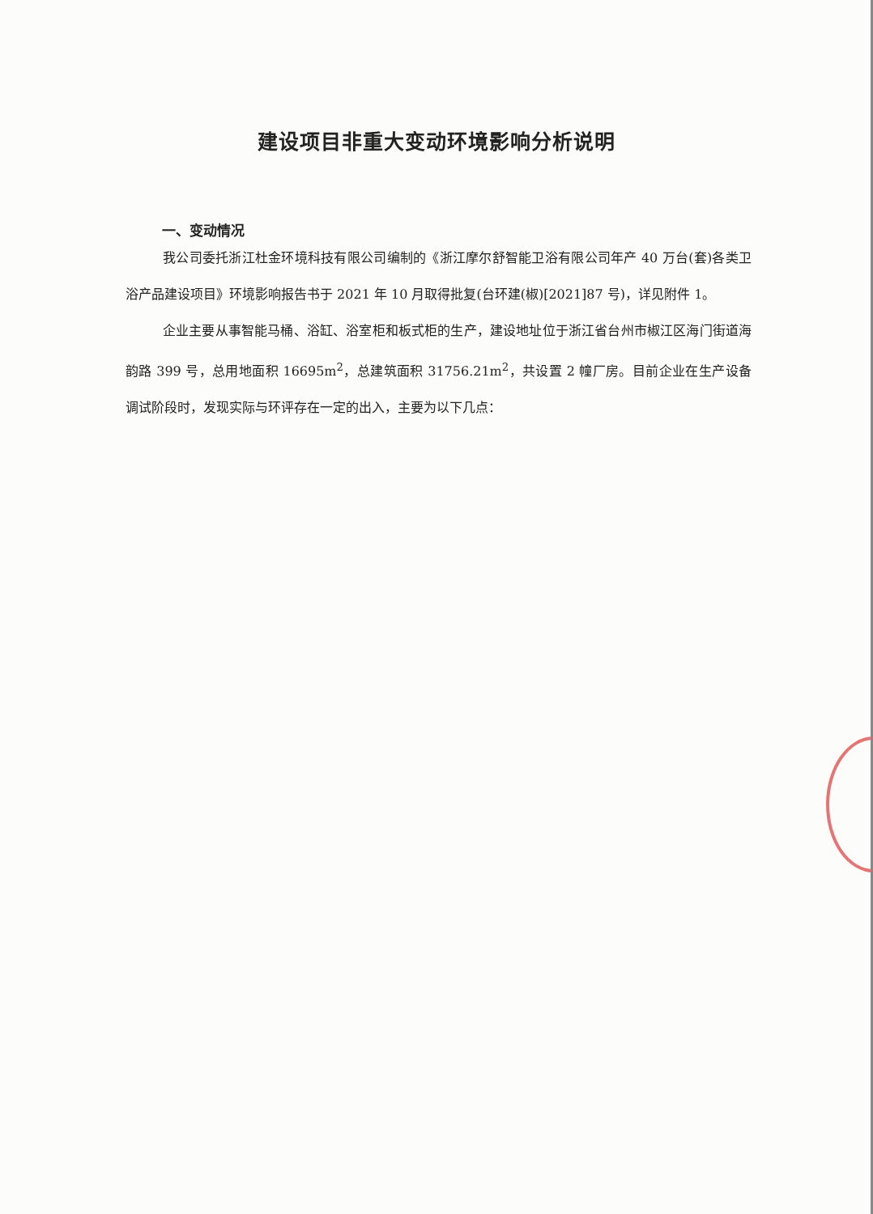建设项目非重大变动环境影响分析说明
一、变动情况
我公司委托浙江杜金环境科技有限公司编制的《浙江摩尔舒智能卫浴有限公司年产 40 万台(套)各类卫浴产品建设项目》环境影响报告书于 2021 年 10 月取得批复(台环建(椒)[2021]87 号)，详见附件 1。
企业主要从事智能马桶、浴缸、浴室柜和板式柜的生产，建设地址位于浙江省台州市椒江区海门街道海韵路 399 号，总用地面积 16695m<sup>2</sup>，总建筑面积 31756.21m<sup>2</sup>，共设置 2 幢厂房。目前企业在生产设备调试阶段时，发现实际与环评存在一定的出入，主要为以下几点：